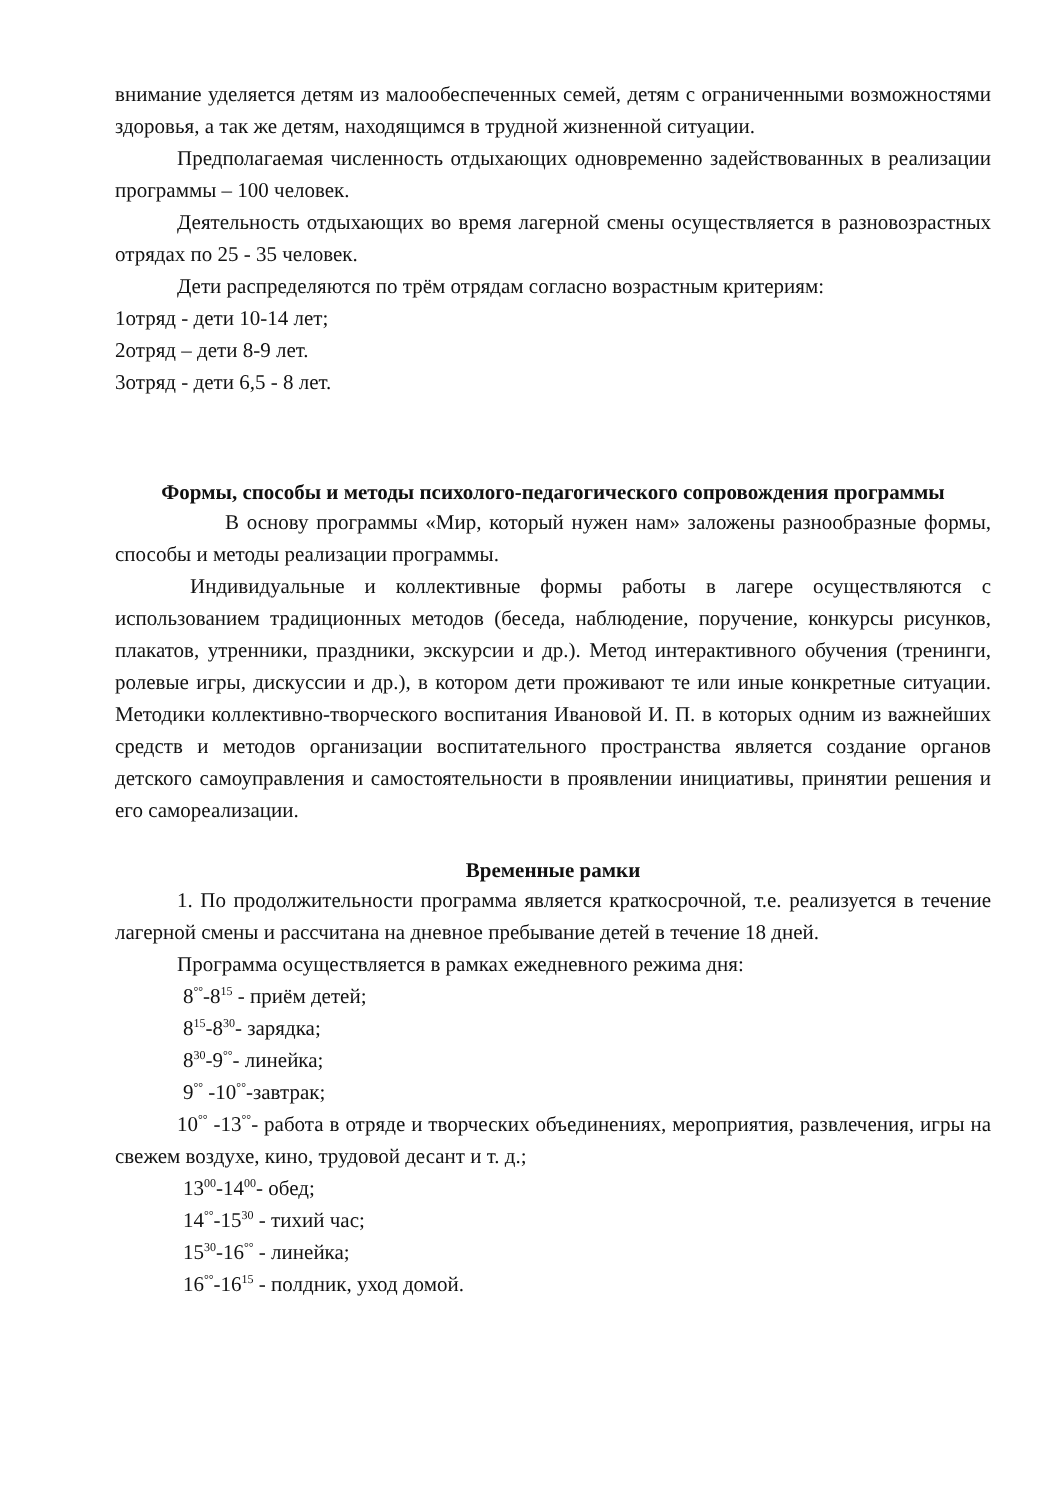внимание уделяется детям из малообеспеченных семей, детям с ограниченными возможностями здоровья, а так же детям, находящимся в трудной жизненной ситуации.
Предполагаемая численность отдыхающих одновременно задействованных в реализации программы – 100 человек.
Деятельность отдыхающих во время лагерной смены осуществляется в разновозрастных отрядах по 25 - 35 человек.
Дети распределяются по трём отрядам согласно возрастным критериям:
1отряд - дети 10-14 лет;
2отряд – дети 8-9 лет.
3отряд - дети 6,5 - 8 лет.
Формы, способы и методы психолого-педагогического сопровождения программы
В основу программы «Мир, который нужен нам» заложены разнообразные формы, способы и методы реализации программы.
Индивидуальные и коллективные формы работы в лагере осуществляются с использованием традиционных методов (беседа, наблюдение, поручение, конкурсы рисунков, плакатов, утренники, праздники, экскурсии и др.). Метод интерактивного обучения (тренинги, ролевые игры, дискуссии и др.), в котором дети проживают те или иные конкретные ситуации. Методики коллективно-творческого воспитания Ивановой И. П. в которых одним из важнейших средств и методов организации воспитательного пространства является создание органов детского самоуправления и самостоятельности в проявлении инициативы, принятии решения и его самореализации.
Временные рамки
1. По продолжительности программа является краткосрочной, т.е. реализуется в течение лагерной смены и рассчитана на дневное пребывание детей в течение 18 дней.
Программа осуществляется в рамках ежедневного режима дня:
8<sup>°°</sup>-8<sup>15</sup> - приём детей;
8<sup>15</sup>-8<sup>30</sup>- зарядка;
8<sup>30</sup>-9<sup>°°</sup>- линейка;
9<sup>°°</sup> -10<sup>°°</sup>-завтрак;
10<sup>°°</sup> -13<sup>°°</sup>- работа в отряде и творческих объединениях, мероприятия, развлечения, игры на свежем воздухе, кино, трудовой десант и т. д.;
13<sup>00</sup>-14<sup>00</sup>- обед;
14<sup>°°</sup>-15<sup>30</sup> - тихий час;
15<sup>30</sup>-16<sup>°°</sup> - линейка;
16<sup>°°</sup>-16<sup>15</sup> - полдник, уход домой.